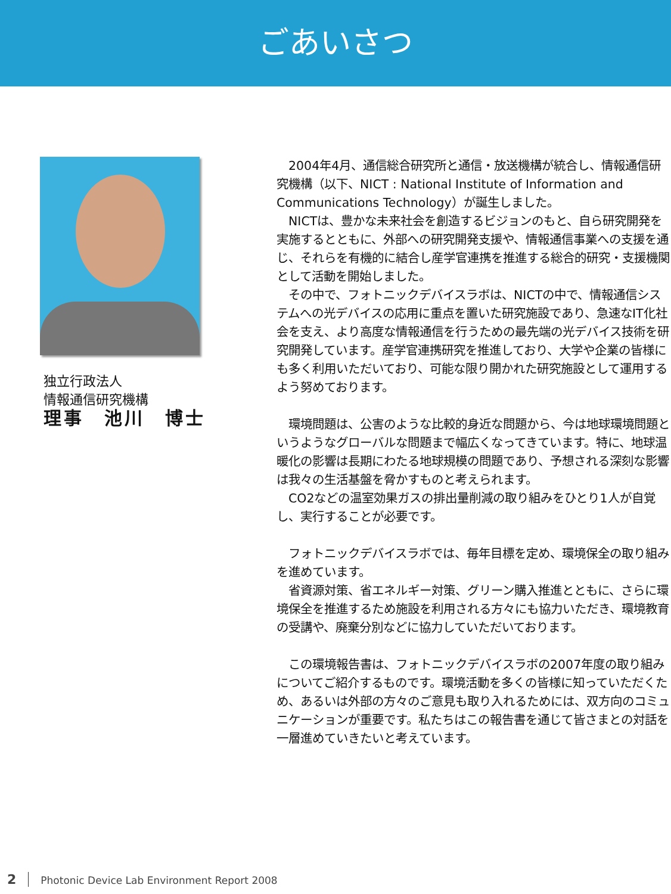ごあいさつ
独立行政法人
情報通信研究機構
理事　池川　博士
　2004年4月、通信総合研究所と通信・放送機構が統合し、情報通信研究機構（以下、NICT : National Institute of Information and Communications Technology）が誕生しました。
　NICTは、豊かな未来社会を創造するビジョンのもと、自ら研究開発を実施するとともに、外部への研究開発支援や、情報通信事業への支援を通じ、それらを有機的に結合し産学官連携を推進する総合的研究・支援機関として活動を開始しました。
　その中で、フォトニックデバイスラボは、NICTの中で、情報通信システムへの光デバイスの応用に重点を置いた研究施設であり、急速なIT化社会を支え、より高度な情報通信を行うための最先端の光デバイス技術を研究開発しています。産学官連携研究を推進しており、大学や企業の皆様にも多く利用いただいており、可能な限り開かれた研究施設として運用するよう努めております。
　環境問題は、公害のような比較的身近な問題から、今は地球環境問題というようなグローバルな問題まで幅広くなってきています。特に、地球温暖化の影響は長期にわたる地球規模の問題であり、予想される深刻な影響は我々の生活基盤を脅かすものと考えられます。
　CO2などの温室効果ガスの排出量削減の取り組みをひとり1人が自覚し、実行することが必要です。
　フォトニックデバイスラボでは、毎年目標を定め、環境保全の取り組みを進めています。
　省資源対策、省エネルギー対策、グリーン購入推進とともに、さらに環境保全を推進するため施設を利用される方々にも協力いただき、環境教育の受講や、廃棄分別などに協力していただいております。
　この環境報告書は、フォトニックデバイスラボの2007年度の取り組みについてご紹介するものです。環境活動を多くの皆様に知っていただくため、あるいは外部の方々のご意見も取り入れるためには、双方向のコミュニケーションが重要です。私たちはこの報告書を通じて皆さまとの対話を一層進めていきたいと考えています。
2 Photonic Device Lab Environment Report 2008